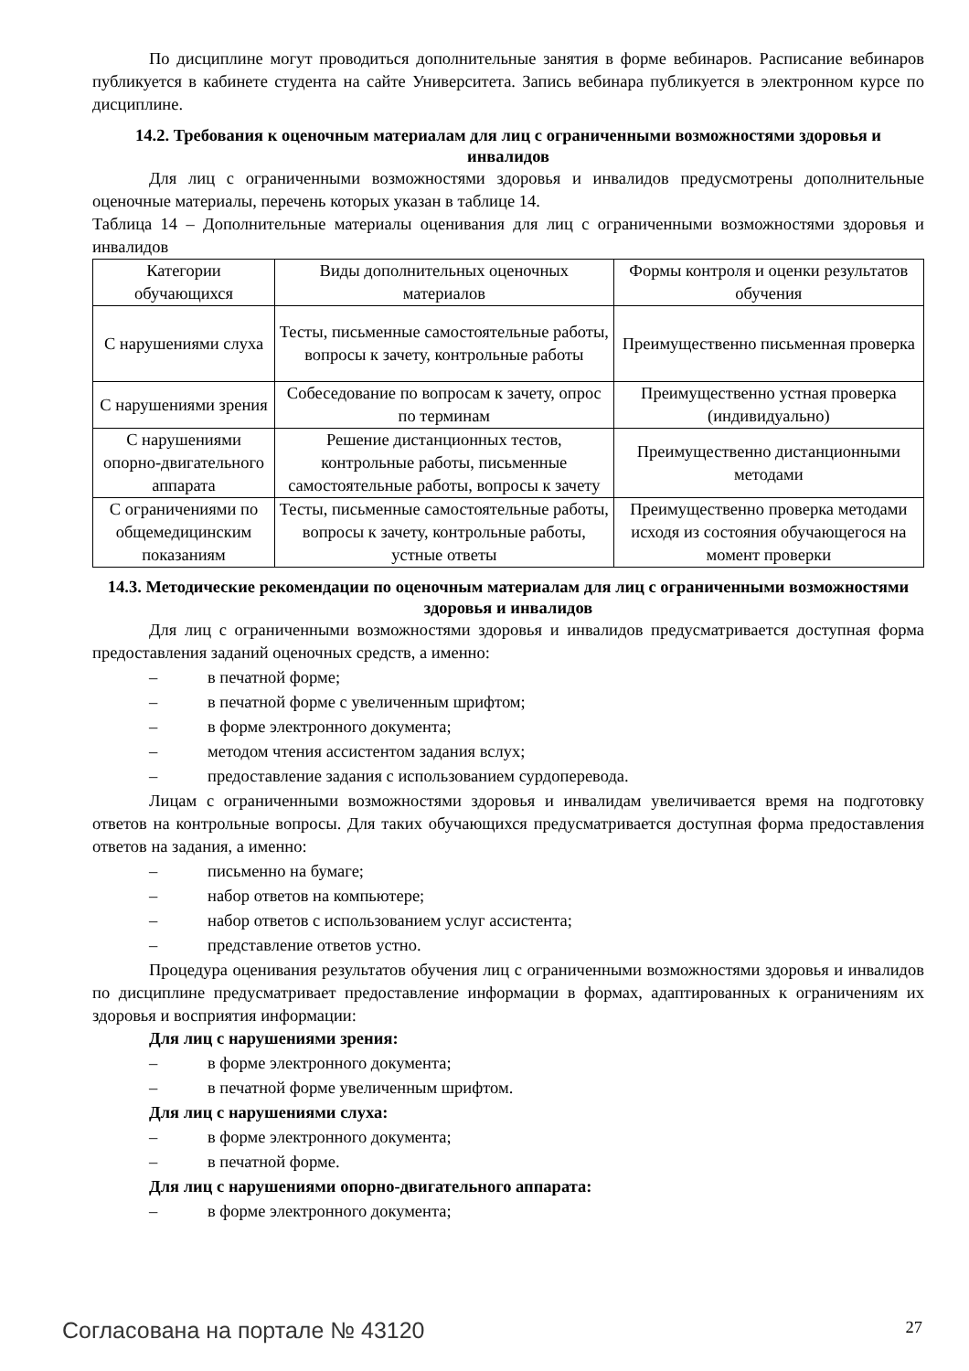По дисциплине могут проводиться дополнительные занятия в форме вебинаров. Расписание вебинаров публикуется в кабинете студента на сайте Университета. Запись вебинара публикуется в электронном курсе по дисциплине.
14.2. Требования к оценочным материалам для лиц с ограниченными возможностями здоровья и инвалидов
Для лиц с ограниченными возможностями здоровья и инвалидов предусмотрены дополнительные оценочные материалы, перечень которых указан в таблице 14.
Таблица 14 – Дополнительные материалы оценивания для лиц с ограниченными возможностями здоровья и инвалидов
| Категории обучающихся | Виды дополнительных оценочных материалов | Формы контроля и оценки результатов обучения |
| С нарушениями слуха | Тесты, письменные самостоятельные работы, вопросы к зачету, контрольные работы | Преимущественно письменная проверка |
| С нарушениями зрения | Собеседование по вопросам к зачету, опрос по терминам | Преимущественно устная проверка (индивидуально) |
| С нарушениями опорно-двигательного аппарата | Решение дистанционных тестов, контрольные работы, письменные самостоятельные работы, вопросы к зачету | Преимущественно дистанционными методами |
| С ограничениями по общемедицинским показаниям | Тесты, письменные самостоятельные работы, вопросы к зачету, контрольные работы, устные ответы | Преимущественно проверка методами исходя из состояния обучающегося на момент проверки |
14.3. Методические рекомендации по оценочным материалам для лиц с ограниченными возможностями здоровья и инвалидов
Для лиц с ограниченными возможностями здоровья и инвалидов предусматривается доступная форма предоставления заданий оценочных средств, а именно:
– в печатной форме;
– в печатной форме с увеличенным шрифтом;
– в форме электронного документа;
– методом чтения ассистентом задания вслух;
– предоставление задания с использованием сурдоперевода.
Лицам с ограниченными возможностями здоровья и инвалидам увеличивается время на подготовку ответов на контрольные вопросы. Для таких обучающихся предусматривается доступная форма предоставления ответов на задания, а именно:
– письменно на бумаге;
– набор ответов на компьютере;
– набор ответов с использованием услуг ассистента;
– представление ответов устно.
Процедура оценивания результатов обучения лиц с ограниченными возможностями здоровья и инвалидов по дисциплине предусматривает предоставление информации в формах, адаптированных к ограничениям их здоровья и восприятия информации:
Для лиц с нарушениями зрения:
– в форме электронного документа;
– в печатной форме увеличенным шрифтом.
Для лиц с нарушениями слуха:
– в форме электронного документа;
– в печатной форме.
Для лиц с нарушениями опорно-двигательного аппарата:
– в форме электронного документа;
Согласована на портале № 43120 27